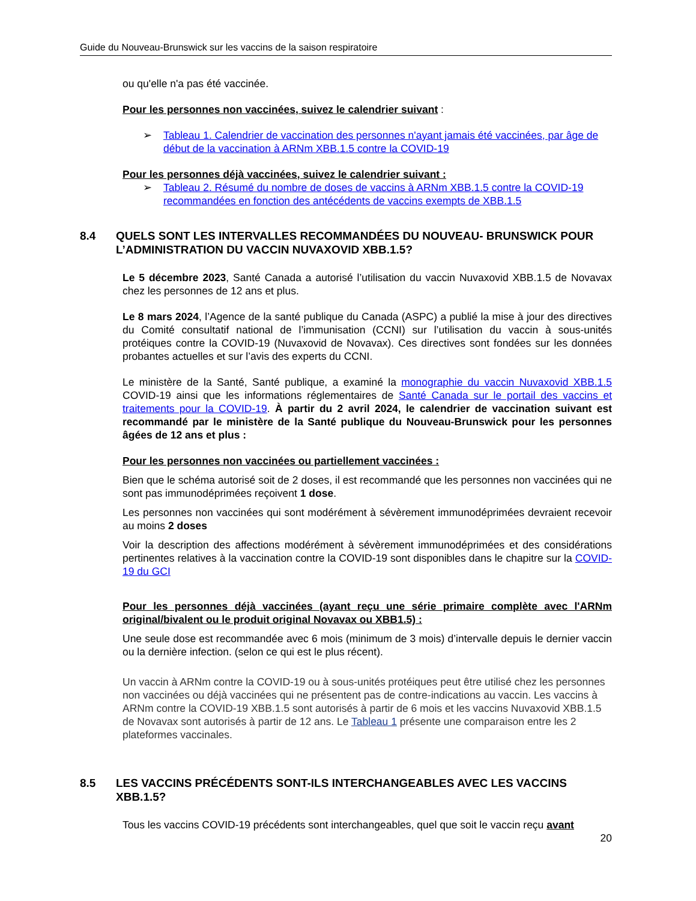Guide du Nouveau-Brunswick sur les vaccins de la saison respiratoire
ou qu'elle n'a pas été vaccinée.
Pour les personnes non vaccinées, suivez le calendrier suivant :
➢ Tableau 1. Calendrier de vaccination des personnes n'ayant jamais été vaccinées, par âge de début de la vaccination à ARNm XBB.1.5 contre la COVID-19
Pour les personnes déjà vaccinées, suivez le calendrier suivant :
➢ Tableau 2. Résumé du nombre de doses de vaccins à ARNm XBB.1.5 contre la COVID-19 recommandées en fonction des antécédents de vaccins exempts de XBB.1.5
8.4 QUELS SONT LES INTERVALLES RECOMMANDÉES DU NOUVEAU- BRUNSWICK POUR L’ADMINISTRATION DU VACCIN NUVAXOVID XBB.1.5?
Le 5 décembre 2023, Santé Canada a autorisé l’utilisation du vaccin Nuvaxovid XBB.1.5 de Novavax chez les personnes de 12 ans et plus.
Le 8 mars 2024, l’Agence de la santé publique du Canada (ASPC) a publié la mise à jour des directives du Comité consultatif national de l’immunisation (CCNI) sur l’utilisation du vaccin à sous-unités protéiques contre la COVID-19 (Nuvaxovid de Novavax). Ces directives sont fondées sur les données probantes actuelles et sur l’avis des experts du CCNI.
Le ministère de la Santé, Santé publique, a examiné la monographie du vaccin Nuvaxovid XBB.1.5 COVID-19 ainsi que les informations réglementaires de Santé Canada sur le portail des vaccins et traitements pour la COVID-19. À partir du 2 avril 2024, le calendrier de vaccination suivant est recommandé par le ministère de la Santé publique du Nouveau-Brunswick pour les personnes âgées de 12 ans et plus :
Pour les personnes non vaccinées ou partiellement vaccinées :
Bien que le schéma autorisé soit de 2 doses, il est recommandé que les personnes non vaccinées qui ne sont pas immunodéprimées reçoivent 1 dose.
Les personnes non vaccinées qui sont modérément à sévèrement immunodéprimées devraient recevoir au moins 2 doses
Voir la description des affections modérément à sévèrement immunodéprimées et des considérations pertinentes relatives à la vaccination contre la COVID-19 sont disponibles dans le chapitre sur la COVID-19 du GCI
Pour les personnes déjà vaccinées (ayant reçu une série primaire complète avec l'ARNm original/bivalent ou le produit original Novavax ou XBB1.5) :
Une seule dose est recommandée avec 6 mois (minimum de 3 mois) d’intervalle depuis le dernier vaccin ou la dernière infection. (selon ce qui est le plus récent).
Un vaccin à ARNm contre la COVID-19 ou à sous-unités protéiques peut être utilisé chez les personnes non vaccinées ou déjà vaccinées qui ne présentent pas de contre-indications au vaccin. Les vaccins à ARNm contre la COVID-19 XBB.1.5 sont autorisés à partir de 6 mois et les vaccins Nuvaxovid XBB.1.5 de Novavax sont autorisés à partir de 12 ans. Le Tableau 1 présente une comparaison entre les 2 plateformes vaccinales.
8.5 LES VACCINS PRÉCÉDENTS SONT-ILS INTERCHANGEABLES AVEC LES VACCINS XBB.1.5?
Tous les vaccins COVID-19 précédents sont interchangeables, quel que soit le vaccin reçu avant
20